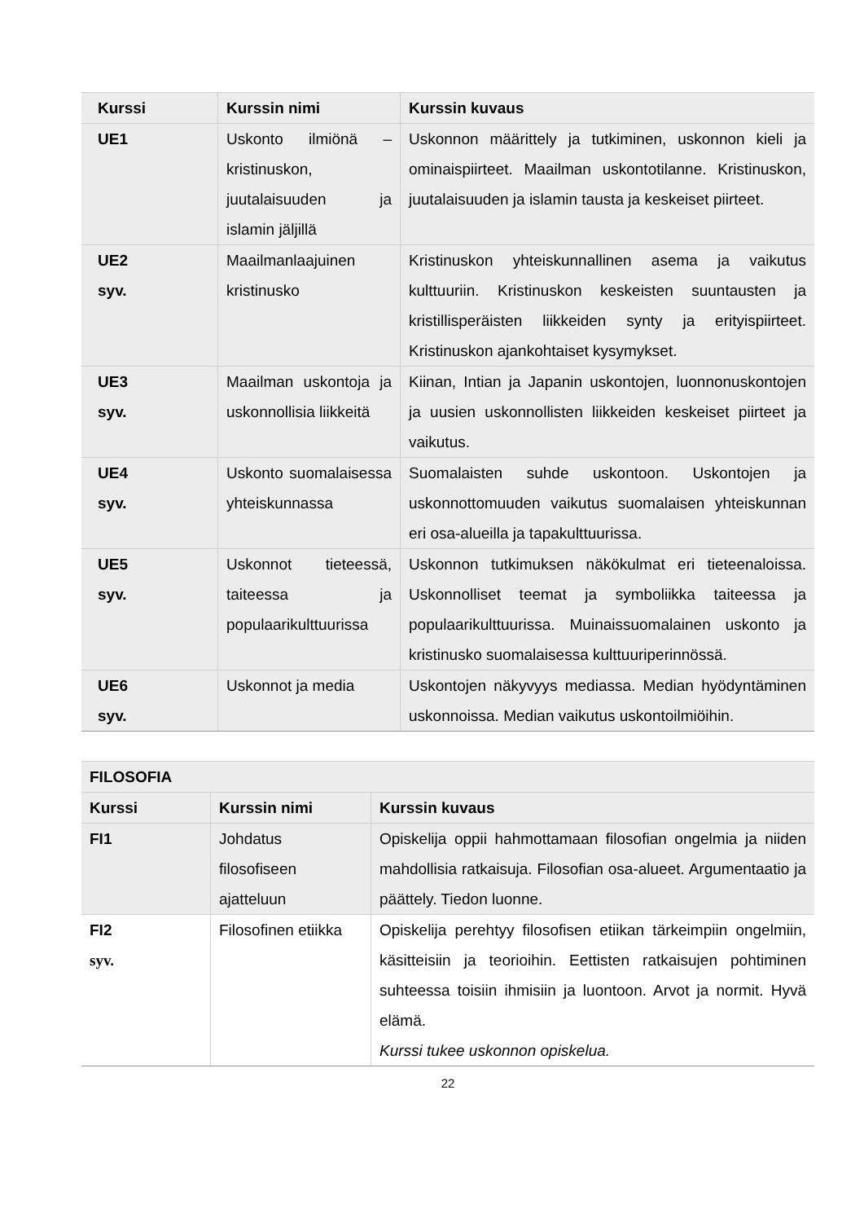| Kurssi | Kurssin nimi | Kurssin kuvaus |
| --- | --- | --- |
| UE1 | Uskonto ilmiönä – kristinuskon, juutalaisuuden ja islamin jäljillä | Uskonnon määrittely ja tutkiminen, uskonnon kieli ja ominaispiirteet. Maailman uskontotilanne. Kristinuskon, juutalaisuuden ja islamin tausta ja keskeiset piirteet. |
| UE2 syv. | Maailmanlaajuinen kristinusko | Kristinuskon yhteiskunnallinen asema ja vaikutus kulttuuriin. Kristinuskon keskeisten suuntausten ja kristillisperäisten liikkeiden synty ja erityispiirteet. Kristinuskon ajankohtaiset kysymykset. |
| UE3 syv. | Maailman uskontoja ja uskonnollisia liikkeitä | Kiinan, Intian ja Japanin uskontojen, luonnonuskontojen ja uusien uskonnollisten liikkeiden keskeiset piirteet ja vaikutus. |
| UE4 syv. | Uskonto suomalaisessa yhteiskunnassa | Suomalaisten suhde uskontoon. Uskontojen ja uskonnottomuuden vaikutus suomalaisen yhteiskunnan eri osa-alueilla ja tapakulttuurissa. |
| UE5 syv. | Uskonnot tieteessä, taiteessa ja populaarikulttuurissa | Uskonnon tutkimuksen näkökulmat eri tieteenaloissa. Uskonnolliset teemat ja symboliikka taiteessa ja populaarikulttuurissa. Muinaissuomalainen uskonto ja kristinusko suomalaisessa kulttuuriperinnössä. |
| UE6 syv. | Uskonnot ja media | Uskontojen näkyvyys mediassa. Median hyödyntäminen uskonnoissa. Median vaikutus uskontoilmiöihin. |
| FILOSOFIA | | |
| --- | --- | --- |
| Kurssi | Kurssin nimi | Kurssin kuvaus |
| FI1 | Johdatus filosofiseen ajatteluun | Opiskelija oppii hahmottamaan filosofian ongelmia ja niiden mahdollisia ratkaisuja. Filosofian osa-alueet. Argumentaatio ja päättely. Tiedon luonne. |
| FI2 syv. | Filosofinen etiikka | Opiskelija perehtyy filosofisen etiikan tärkeimpiin ongelmiin, käsitteisiin ja teorioihin. Eettisten ratkaisujen pohtiminen suhteessa toisiin ihmisiin ja luontoon. Arvot ja normit. Hyvä elämä. Kurssi tukee uskonnon opiskelua. |
22